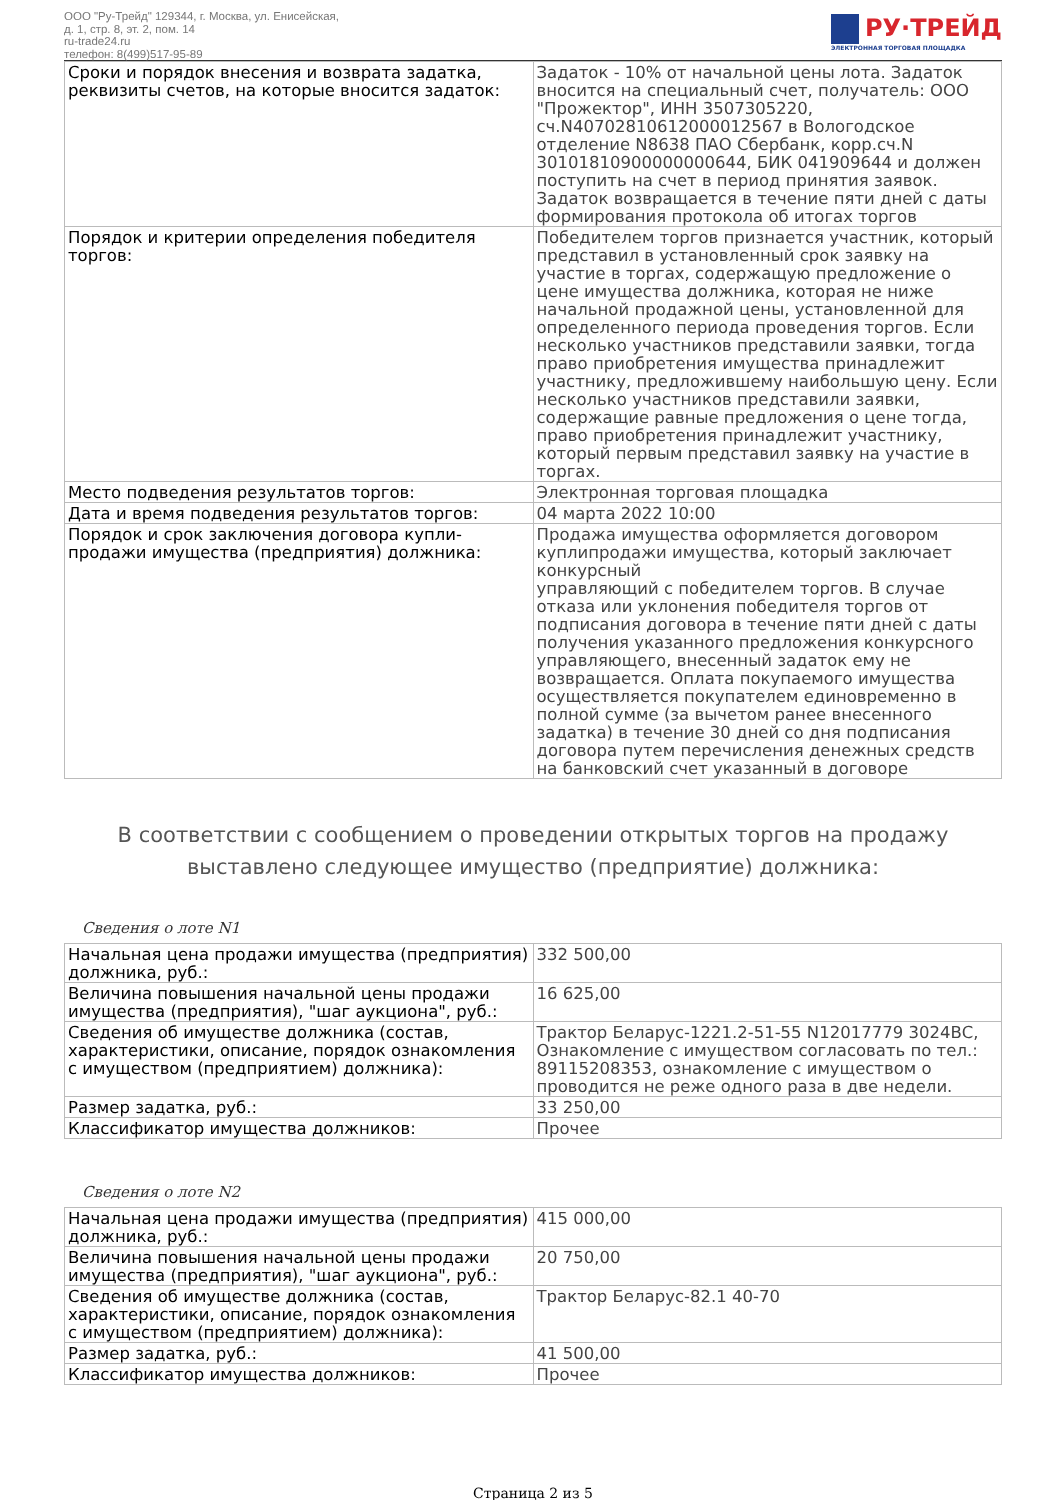ООО "Ру-Трейд" 129344, г. Москва, ул. Енисейская,
д. 1, стр. 8, эт. 2, пом. 14
ru-trade24.ru
телефон: 8(499)517-95-89
РУ·ТРЕЙД
ЭЛЕКТРОННАЯ ТОРГОВАЯ ПЛОЩАДКА
| Сроки и порядок внесения и возврата задатка, реквизиты счетов, на которые вносится задаток: | Задаток - 10% от начальной цены лота. Задаток вносится на специальный счет, получатель: ООО "Прожектор", ИНН 3507305220, сч.N40702810612000012567 в Вологодское отделение N8638 ПАО Сбербанк, корр.сч.N 30101810900000000644, БИК 041909644 и должен поступить на счет в период принятия заявок. Задаток возвращается в течение пяти дней с даты формирования протокола об итогах торгов |
| Порядок и критерии определения победителя торгов: | Победителем торгов признается участник, который представил в установленный срок заявку на участие в торгах, содержащую предложение о цене имущества должника, которая не ниже начальной продажной цены, установленной для определенного периода проведения торгов. Если несколько участников представили заявки, тогда право приобретения имущества принадлежит участнику, предложившему наибольшую цену. Если несколько участников представили заявки, содержащие равные предложения о цене тогда, право приобретения принадлежит участнику, который первым представил заявку на участие в торгах. |
| Место подведения результатов торгов: | Электронная торговая площадка |
| Дата и время подведения результатов торгов: | 04 марта 2022 10:00 |
| Порядок и срок заключения договора купли-продажи имущества (предприятия) должника: | Продажа имущества оформляется договором куплипродажи имущества, который заключает конкурсный управляющий с победителем торгов. В случае отказа или уклонения победителя торгов от подписания договора в течение пяти дней с даты получения указанного предложения конкурсного управляющего, внесенный задаток ему не возвращается. Оплата покупаемого имущества осуществляется покупателем единовременно в полной сумме (за вычетом ранее внесенного задатка) в течение 30 дней со дня подписания договора путем перечисления денежных средств на банковский счет указанный в договоре |
В соответствии с сообщением о проведении открытых торгов на продажу выставлено следующее имущество (предприятие) должника:
Сведения о лоте N1
| Начальная цена продажи имущества (предприятия) должника, руб.: | 332 500,00 |
| Величина повышения начальной цены продажи имущества (предприятия), "шаг аукциона", руб.: | 16 625,00 |
| Сведения об имуществе должника (состав, характеристики, описание, порядок ознакомления с имуществом (предприятием) должника): | Трактор Беларус-1221.2-51-55 N12017779 3024ВС, Ознакомление с имуществом согласовать по тел.: 89115208353, ознакомление с имуществом о проводится не реже одного раза в две недели. |
| Размер задатка, руб.: | 33 250,00 |
| Классификатор имущества должников: | Прочее |
Сведения о лоте N2
| Начальная цена продажи имущества (предприятия) должника, руб.: | 415 000,00 |
| Величина повышения начальной цены продажи имущества (предприятия), "шаг аукциона", руб.: | 20 750,00 |
| Сведения об имуществе должника (состав, характеристики, описание, порядок ознакомления с имуществом (предприятием) должника): | Трактор Беларус-82.1 40-70 |
| Размер задатка, руб.: | 41 500,00 |
| Классификатор имущества должников: | Прочее |
Страница 2 из 5